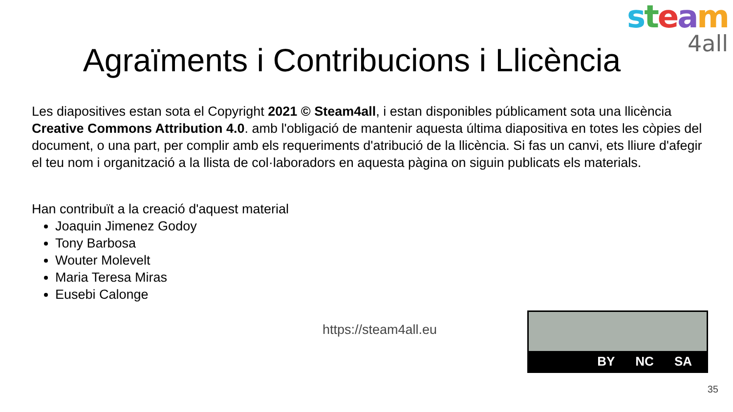steam
4all
Agraïments i Contribucions i Llicència
Les diapositives estan sota el Copyright 2021 © Steam4all, i estan disponibles públicament sota una llicència Creative Commons Attribution 4.0. amb l'obligació de mantenir aquesta última diapositiva en totes les còpies del document, o una part, per complir amb els requeriments d'atribució de la llicència. Si fas un canvi, ets lliure d'afegir el teu nom i organització a la llista de col·laboradors en aquesta pàgina on siguin publicats els materials.
Han contribuït a la creació d'aquest material
Joaquin Jimenez Godoy
Tony Barbosa
Wouter Molevelt
Maria Teresa Miras
Eusebi Calonge
https://steam4all.eu
BY NC SA
35